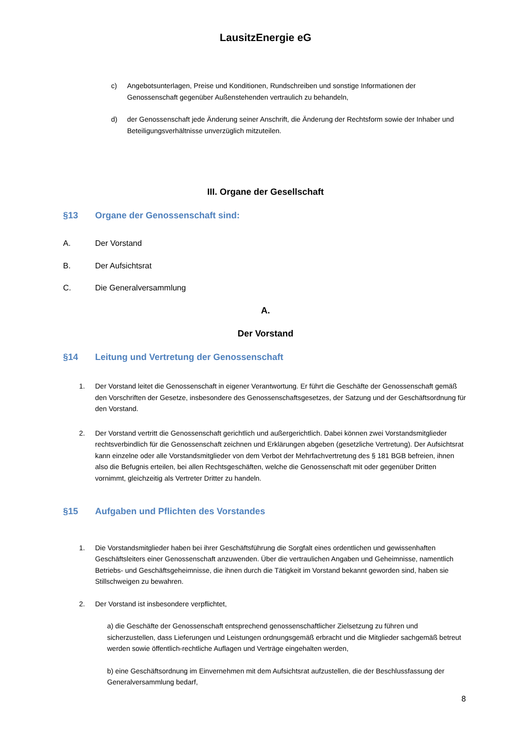LausitzEnergie eG
c) Angebotsunterlagen, Preise und Konditionen, Rundschreiben und sonstige Informationen der Genossenschaft gegenüber Außenstehenden vertraulich zu behandeln,
d) der Genossenschaft jede Änderung seiner Anschrift, die Änderung der Rechtsform sowie der Inhaber und Beteiligungsverhältnisse unverzüglich mitzuteilen.
III. Organe der Gesellschaft
§13 Organe der Genossenschaft sind:
A. Der Vorstand
B. Der Aufsichtsrat
C. Die Generalversammlung
A.
Der Vorstand
§14 Leitung und Vertretung der Genossenschaft
1. Der Vorstand leitet die Genossenschaft in eigener Verantwortung. Er führt die Geschäfte der Genossenschaft gemäß den Vorschriften der Gesetze, insbesondere des Genossenschaftsgesetzes, der Satzung und der Geschäftsordnung für den Vorstand.
2. Der Vorstand vertritt die Genossenschaft gerichtlich und außergerichtlich. Dabei können zwei Vorstandsmitglieder rechtsverbindlich für die Genossenschaft zeichnen und Erklärungen abgeben (gesetzliche Vertretung). Der Aufsichtsrat kann einzelne oder alle Vorstandsmitglieder von dem Verbot der Mehrfachvertretung des § 181 BGB befreien, ihnen also die Befugnis erteilen, bei allen Rechtsgeschäften, welche die Genossenschaft mit oder gegenüber Dritten vornimmt, gleichzeitig als Vertreter Dritter zu handeln.
§15 Aufgaben und Pflichten des Vorstandes
1. Die Vorstandsmitglieder haben bei ihrer Geschäftsführung die Sorgfalt eines ordentlichen und gewissenhaften Geschäftsleiters einer Genossenschaft anzuwenden. Über die vertraulichen Angaben und Geheimnisse, namentlich Betriebs- und Geschäftsgeheimnisse, die ihnen durch die Tätigkeit im Vorstand bekannt geworden sind, haben sie Stillschweigen zu bewahren.
2. Der Vorstand ist insbesondere verpflichtet,
a) die Geschäfte der Genossenschaft entsprechend genossenschaftlicher Zielsetzung zu führen und sicherzustellen, dass Lieferungen und Leistungen ordnungsgemäß erbracht und die Mitglieder sachgemäß betreut werden sowie öffentlich-rechtliche Auflagen und Verträge eingehalten werden,
b) eine Geschäftsordnung im Einvernehmen mit dem Aufsichtsrat aufzustellen, die der Beschlussfassung der Generalversammlung bedarf,
8